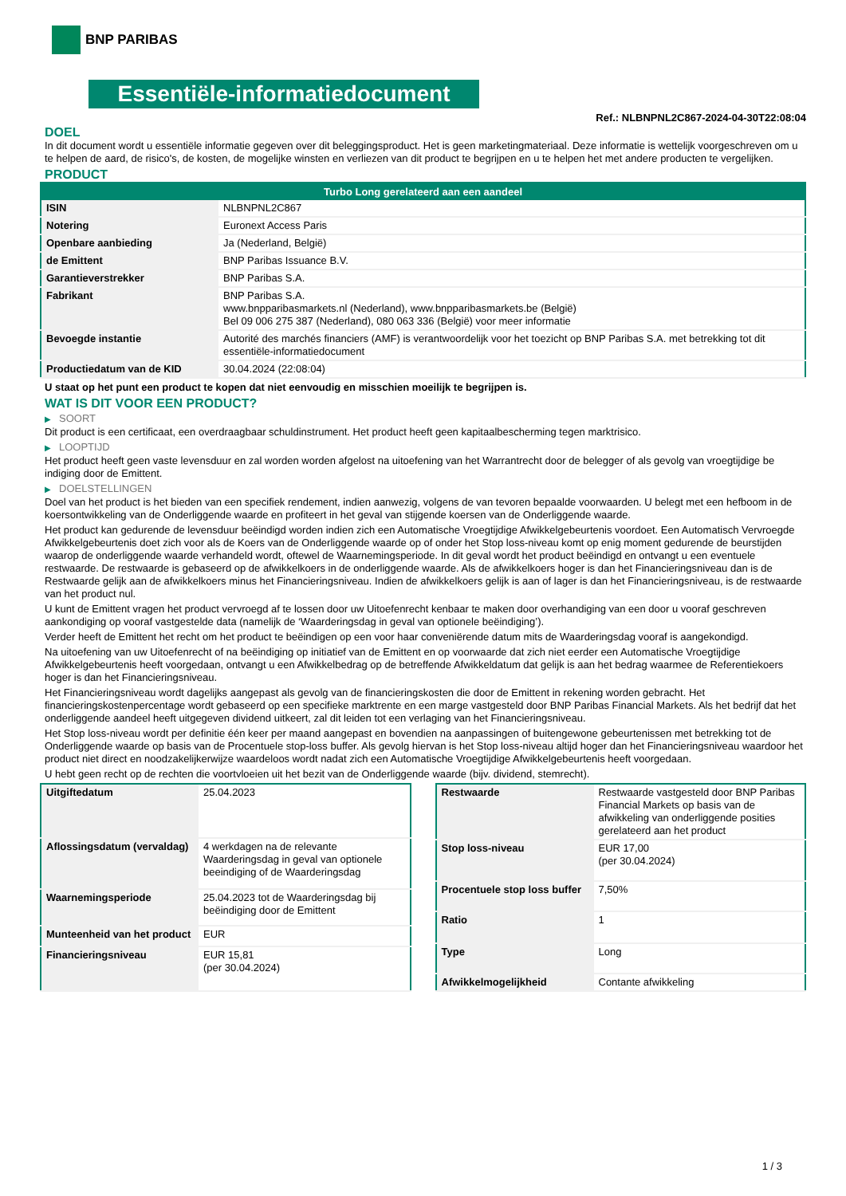BNP PARIBAS
Essentiële-informatiedocument
Ref.: NLBNPNL2C867-2024-04-30T22:08:04
DOEL
In dit document wordt u essentiële informatie gegeven over dit beleggingsproduct. Het is geen marketingmateriaal. Deze informatie is wettelijk voorgeschreven om u te helpen de aard, de risico's, de kosten, de mogelijke winsten en verliezen van dit product te begrijpen en u te helpen het met andere producten te vergelijken.
PRODUCT
| Turbo Long gerelateerd aan een aandeel | |
| --- | --- |
| ISIN | NLBNPNL2C867 |
| Notering | Euronext Access Paris |
| Openbare aanbieding | Ja (Nederland, België) |
| de Emittent | BNP Paribas Issuance B.V. |
| Garantieverstrekker | BNP Paribas S.A. |
| Fabrikant | BNP Paribas S.A. www.bnpparibasmarkets.nl (Nederland), www.bnpparibasmarkets.be (België) Bel 09 006 275 387 (Nederland), 080 063 336 (België) voor meer informatie |
| Bevoegde instantie | Autorité des marchés financiers (AMF) is verantwoordelijk voor het toezicht op BNP Paribas S.A. met betrekking tot dit essentiële-informatiedocument |
| Productiedatum van de KID | 30.04.2024 (22:08:04) |
U staat op het punt een product te kopen dat niet eenvoudig en misschien moeilijk te begrijpen is.
WAT IS DIT VOOR EEN PRODUCT?
▶ SOORT
Dit product is een certificaat, een overdraagbaar schuldinstrument. Het product heeft geen kapitaalbescherming tegen marktrisico.
▶ LOOPTIJD
Het product heeft geen vaste levensduur en zal worden worden afgelost na uitoefening van het Warrantrecht door de belegger of als gevolg van vroegtijdige be indiging door de Emittent.
▶ DOELSTELLINGEN
Doel van het product is het bieden van een specifiek rendement, indien aanwezig, volgens de van tevoren bepaalde voorwaarden. U belegt met een hefboom in de koersontwikkeling van de Onderliggende waarde en profiteert in het geval van stijgende koersen van de Onderliggende waarde.
Het product kan gedurende de levensduur beëindigd worden indien zich een Automatische Vroegtijdige Afwikkelgebeurtenis voordoet. Een Automatisch Vervroegde Afwikkelgebeurtenis doet zich voor als de Koers van de Onderliggende waarde op of onder het Stop loss-niveau komt op enig moment gedurende de beurstijden waarop de onderliggende waarde verhandeld wordt, oftewel de Waarnemingsperiode. In dit geval wordt het product beëindigd en ontvangt u een eventuele restwaarde. De restwaarde is gebaseerd op de afwikkelkoers in de onderliggende waarde. Als de afwikkelkoers hoger is dan het Financieringsniveau dan is de Restwaarde gelijk aan de afwikkelkoers minus het Financieringsniveau. Indien de afwikkelkoers gelijk is aan of lager is dan het Financieringsniveau, is de restwaarde van het product nul.
U kunt de Emittent vragen het product vervroegd af te lossen door uw Uitoefenrecht kenbaar te maken door overhandiging van een door u vooraf geschreven aankondiging op vooraf vastgestelde data (namelijk de ‘Waarderingsdag in geval van optionele beëindiging’).
Verder heeft de Emittent het recht om het product te beëindigen op een voor haar conveniërende datum mits de Waarderingsdag vooraf is aangekondigd.
Na uitoefening van uw Uitoefenrecht of na beëindiging op initiatief van de Emittent en op voorwaarde dat zich niet eerder een Automatische Vroegtijdige Afwikkelgebeurtenis heeft voorgedaan, ontvangt u een Afwikkelbedrag op de betreffende Afwikkeldatum dat gelijk is aan het bedrag waarmee de Referentiekoers hoger is dan het Financieringsniveau.
Het Financieringsniveau wordt dagelijks aangepast als gevolg van de financieringskosten die door de Emittent in rekening worden gebracht. Het financieringskostenpercentage wordt gebaseerd op een specifieke marktrente en een marge vastgesteld door BNP Paribas Financial Markets. Als het bedrijf dat het onderliggende aandeel heeft uitgegeven dividend uitkeert, zal dit leiden tot een verlaging van het Financieringsniveau.
Het Stop loss-niveau wordt per definitie één keer per maand aangepast en bovendien na aanpassingen of buitengewone gebeurtenissen met betrekking tot de Onderliggende waarde op basis van de Procentuele stop-loss buffer. Als gevolg hiervan is het Stop loss-niveau altijd hoger dan het Financieringsniveau waardoor het product niet direct en noodzakelijkerwijze waardeloos wordt nadat zich een Automatische Vroegtijdige Afwikkelgebeurtenis heeft voorgedaan.
U hebt geen recht op de rechten die voortvloeien uit het bezit van de Onderliggende waarde (bijv. dividend, stemrecht).
| Uitgiftedatum | 25.04.2023 |
| Aflossingsdatum (vervaldag) | 4 werkdagen na de relevante Waarderingsdag in geval van optionele beeindiging of de Waarderingsdag |
| Waarnemingsperiode | 25.04.2023 tot de Waarderingsdag bij beëindiging door de Emittent |
| Munteenheid van het product | EUR |
| Financieringsniveau | EUR 15,81 (per 30.04.2024) |
| Restwaarde | Restwaarde vastgesteld door BNP Paribas Financial Markets op basis van de afwikkeling van onderliggende posities gerelateerd aan het product |
| Stop loss-niveau | EUR 17,00 (per 30.04.2024) |
| Procentuele stop loss buffer | 7,50% |
| Ratio | 1 |
| Type | Long |
| Afwikkelmogelijkheid | Contante afwikkeling |
1 / 3